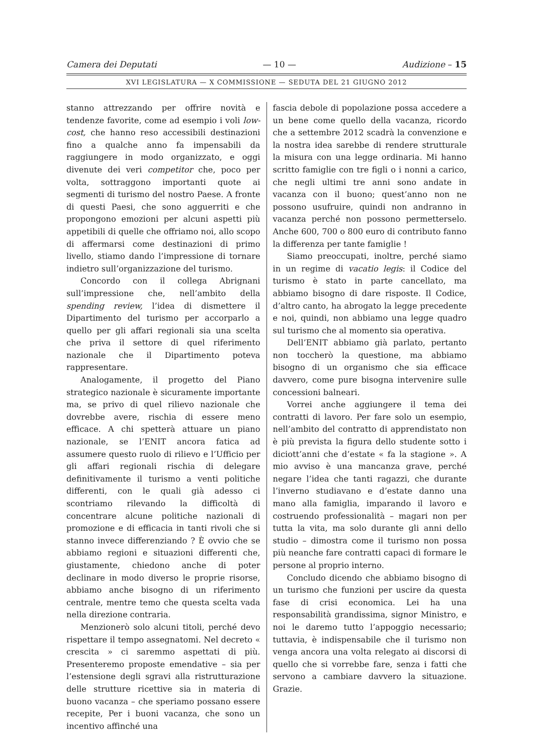Camera dei Deputati — 10 — Audizione – 15
XVI LEGISLATURA — X COMMISSIONE — SEDUTA DEL 21 GIUGNO 2012
stanno attrezzando per offrire novità e tendenze favorite, come ad esempio i voli low-cost, che hanno reso accessibili destinazioni fino a qualche anno fa impensabili da raggiungere in modo organizzato, e oggi divenute dei veri competitor che, poco per volta, sottraggono importanti quote ai segmenti di turismo del nostro Paese. A fronte di questi Paesi, che sono agguerriti e che propongono emozioni per alcuni aspetti più appetibili di quelle che offriamo noi, allo scopo di affermarsi come destinazioni di primo livello, stiamo dando l’impressione di tornare indietro sull’organizzazione del turismo.
Concordo con il collega Abrignani sull’impressione che, nell’ambito della spending review, l’idea di dismettere il Dipartimento del turismo per accorparlo a quello per gli affari regionali sia una scelta che priva il settore di quel riferimento nazionale che il Dipartimento poteva rappresentare.
Analogamente, il progetto del Piano strategico nazionale è sicuramente importante ma, se privo di quel rilievo nazionale che dovrebbe avere, rischia di essere meno efficace. A chi spetterà attuare un piano nazionale, se l’ENIT ancora fatica ad assumere questo ruolo di rilievo e l’Ufficio per gli affari regionali rischia di delegare definitivamente il turismo a venti politiche differenti, con le quali già adesso ci scontriamo rilevando la difficoltà di concentrare alcune politiche nazionali di promozione e di efficacia in tanti rivoli che si stanno invece differenziando ? È ovvio che se abbiamo regioni e situazioni differenti che, giustamente, chiedono anche di poter declinare in modo diverso le proprie risorse, abbiamo anche bisogno di un riferimento centrale, mentre temo che questa scelta vada nella direzione contraria.
Menzionerò solo alcuni titoli, perché devo rispettare il tempo assegnatomi. Nel decreto « crescita » ci saremmo aspettati di più. Presenteremo proposte emendative – sia per l’estensione degli sgravi alla ristrutturazione delle strutture ricettive sia in materia di buono vacanza – che speriamo possano essere recepite, Per i buoni vacanza, che sono un incentivo affinché una
fascia debole di popolazione possa accedere a un bene come quello della vacanza, ricordo che a settembre 2012 scadrà la convenzione e la nostra idea sarebbe di rendere strutturale la misura con una legge ordinaria. Mi hanno scritto famiglie con tre figli o i nonni a carico, che negli ultimi tre anni sono andate in vacanza con il buono; quest’anno non ne possono usufruire, quindi non andranno in vacanza perché non possono permetterselo. Anche 600, 700 o 800 euro di contributo fanno la differenza per tante famiglie !
Siamo preoccupati, inoltre, perché siamo in un regime di vacatio legis: il Codice del turismo è stato in parte cancellato, ma abbiamo bisogno di dare risposte. Il Codice, d’altro canto, ha abrogato la legge precedente e noi, quindi, non abbiamo una legge quadro sul turismo che al momento sia operativa.
Dell’ENIT abbiamo già parlato, pertanto non toccherò la questione, ma abbiamo bisogno di un organismo che sia efficace davvero, come pure bisogna intervenire sulle concessioni balneari.
Vorrei anche aggiungere il tema dei contratti di lavoro. Per fare solo un esempio, nell’ambito del contratto di apprendistato non è più prevista la figura dello studente sotto i diciott’anni che d’estate « fa la stagione ». A mio avviso è una mancanza grave, perché negare l’idea che tanti ragazzi, che durante l’inverno studiavano e d’estate danno una mano alla famiglia, imparando il lavoro e costruendo professionalità – magari non per tutta la vita, ma solo durante gli anni dello studio – dimostra come il turismo non possa più neanche fare contratti capaci di formare le persone al proprio interno.
Concludo dicendo che abbiamo bisogno di un turismo che funzioni per uscire da questa fase di crisi economica. Lei ha una responsabilità grandissima, signor Ministro, e noi le daremo tutto l’appoggio necessario; tuttavia, è indispensabile che il turismo non venga ancora una volta relegato ai discorsi di quello che si vorrebbe fare, senza i fatti che servono a cambiare davvero la situazione. Grazie.